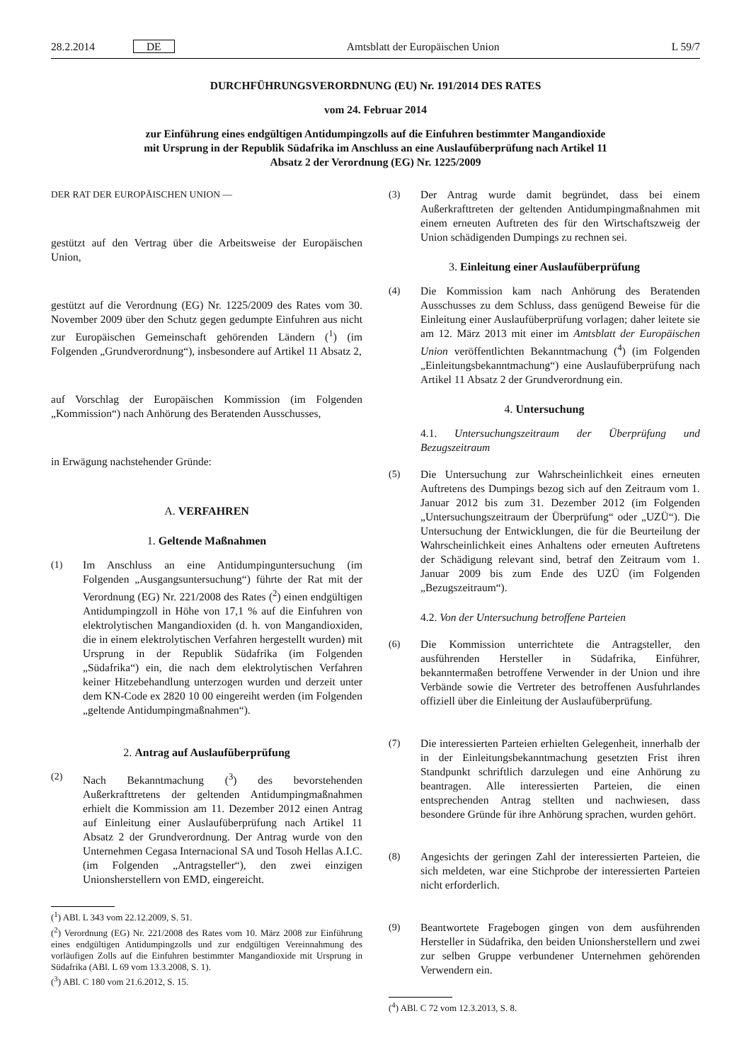28.2.2014 DE Amtsblatt der Europäischen Union L 59/7
DURCHFÜHRUNGSVERORDNUNG (EU) Nr. 191/2014 DES RATES
vom 24. Februar 2014
zur Einführung eines endgültigen Antidumpingzolls auf die Einfuhren bestimmter Mangandioxide
mit Ursprung in der Republik Südafrika im Anschluss an eine Auslaufüberprüfung nach Artikel 11
Absatz 2 der Verordnung (EG) Nr. 1225/2009
DER RAT DER EUROPÄISCHEN UNION —
gestützt auf den Vertrag über die Arbeitsweise der Europäischen Union,
gestützt auf die Verordnung (EG) Nr. 1225/2009 des Rates vom 30. November 2009 über den Schutz gegen gedumpte Einfuhren aus nicht zur Europäischen Gemeinschaft gehörenden Ländern (<sup>1</sup>) (im Folgenden „Grundverordnung“), insbesondere auf Artikel 11 Absatz 2,
auf Vorschlag der Europäischen Kommission (im Folgenden „Kommission“) nach Anhörung des Beratenden Ausschusses,
in Erwägung nachstehender Gründe:
A. VERFAHREN
1. Geltende Maßnahmen
(1) Im Anschluss an eine Antidumpinguntersuchung (im Folgenden „Ausgangsuntersuchung“) führte der Rat mit der Verordnung (EG) Nr. 221/2008 des Rates (<sup>2</sup>) einen endgültigen Antidumpingzoll in Höhe von 17,1 % auf die Einfuhren von elektrolytischen Mangandioxiden (d. h. von Mangandioxiden, die in einem elektrolytischen Verfahren hergestellt wurden) mit Ursprung in der Republik Südafrika (im Folgenden „Südafrika“) ein, die nach dem elektrolytischen Verfahren keiner Hitzebehandlung unterzogen wurden und derzeit unter dem KN-Code ex 2820 10 00 eingereiht werden (im Folgenden „geltende Antidumpingmaßnahmen“).
2. Antrag auf Auslaufüberprüfung
(2) Nach Bekanntmachung (<sup>3</sup>) des bevorstehenden Außerkrafttretens der geltenden Antidumpingmaßnahmen erhielt die Kommission am 11. Dezember 2012 einen Antrag auf Einleitung einer Auslaufüberprüfung nach Artikel 11 Absatz 2 der Grundverordnung. Der Antrag wurde von den Unternehmen Cegasa Internacional SA und Tosoh Hellas A.I.C. (im Folgenden „Antragsteller“), den zwei einzigen Unionsherstellern von EMD, eingereicht.
(<sup>1</sup>) ABl. L 343 vom 22.12.2009, S. 51.
(<sup>2</sup>) Verordnung (EG) Nr. 221/2008 des Rates vom 10. März 2008 zur Einführung eines endgültigen Antidumpingzolls und zur endgültigen Vereinnahmung des vorläufigen Zolls auf die Einfuhren bestimmter Mangandioxide mit Ursprung in Südafrika (ABl. L 69 vom 13.3.2008, S. 1).
(<sup>3</sup>) ABl. C 180 vom 21.6.2012, S. 15.
(3) Der Antrag wurde damit begründet, dass bei einem Außerkrafttreten der geltenden Antidumpingmaßnahmen mit einem erneuten Auftreten des für den Wirtschaftszweig der Union schädigenden Dumpings zu rechnen sei.
3. Einleitung einer Auslaufüberprüfung
(4) Die Kommission kam nach Anhörung des Beratenden Ausschusses zu dem Schluss, dass genügend Beweise für die Einleitung einer Auslaufüberprüfung vorlagen; daher leitete sie am 12. März 2013 mit einer im Amtsblatt der Europäischen Union veröffentlichten Bekanntmachung (<sup>4</sup>) (im Folgenden „Einleitungsbekanntmachung“) eine Auslaufüberprüfung nach Artikel 11 Absatz 2 der Grundverordnung ein.
4. Untersuchung
4.1. Untersuchungszeitraum der Überprüfung und Bezugszeitraum
(5) Die Untersuchung zur Wahrscheinlichkeit eines erneuten Auftretens des Dumpings bezog sich auf den Zeitraum vom 1. Januar 2012 bis zum 31. Dezember 2012 (im Folgenden „Untersuchungszeitraum der Überprüfung“ oder „UZÜ“). Die Untersuchung der Entwicklungen, die für die Beurteilung der Wahrscheinlichkeit eines Anhaltens oder erneuten Auftretens der Schädigung relevant sind, betraf den Zeitraum vom 1. Januar 2009 bis zum Ende des UZÜ (im Folgenden „Bezugszeitraum“).
4.2. Von der Untersuchung betroffene Parteien
(6) Die Kommission unterrichtete die Antragsteller, den ausführenden Hersteller in Südafrika, Einführer, bekanntermaßen betroffene Verwender in der Union und ihre Verbände sowie die Vertreter des betroffenen Ausfuhrlandes offiziell über die Einleitung der Auslaufüberprüfung.
(7) Die interessierten Parteien erhielten Gelegenheit, innerhalb der in der Einleitungsbekanntmachung gesetzten Frist ihren Standpunkt schriftlich darzulegen und eine Anhörung zu beantragen. Alle interessierten Parteien, die einen entsprechenden Antrag stellten und nachwiesen, dass besondere Gründe für ihre Anhörung sprachen, wurden gehört.
(8) Angesichts der geringen Zahl der interessierten Parteien, die sich meldeten, war eine Stichprobe der interessierten Parteien nicht erforderlich.
(9) Beantwortete Fragebogen gingen von dem ausführenden Hersteller in Südafrika, den beiden Unionsherstellern und zwei zur selben Gruppe verbundener Unternehmen gehörenden Verwendern ein.
(<sup>4</sup>) ABl. C 72 vom 12.3.2013, S. 8.